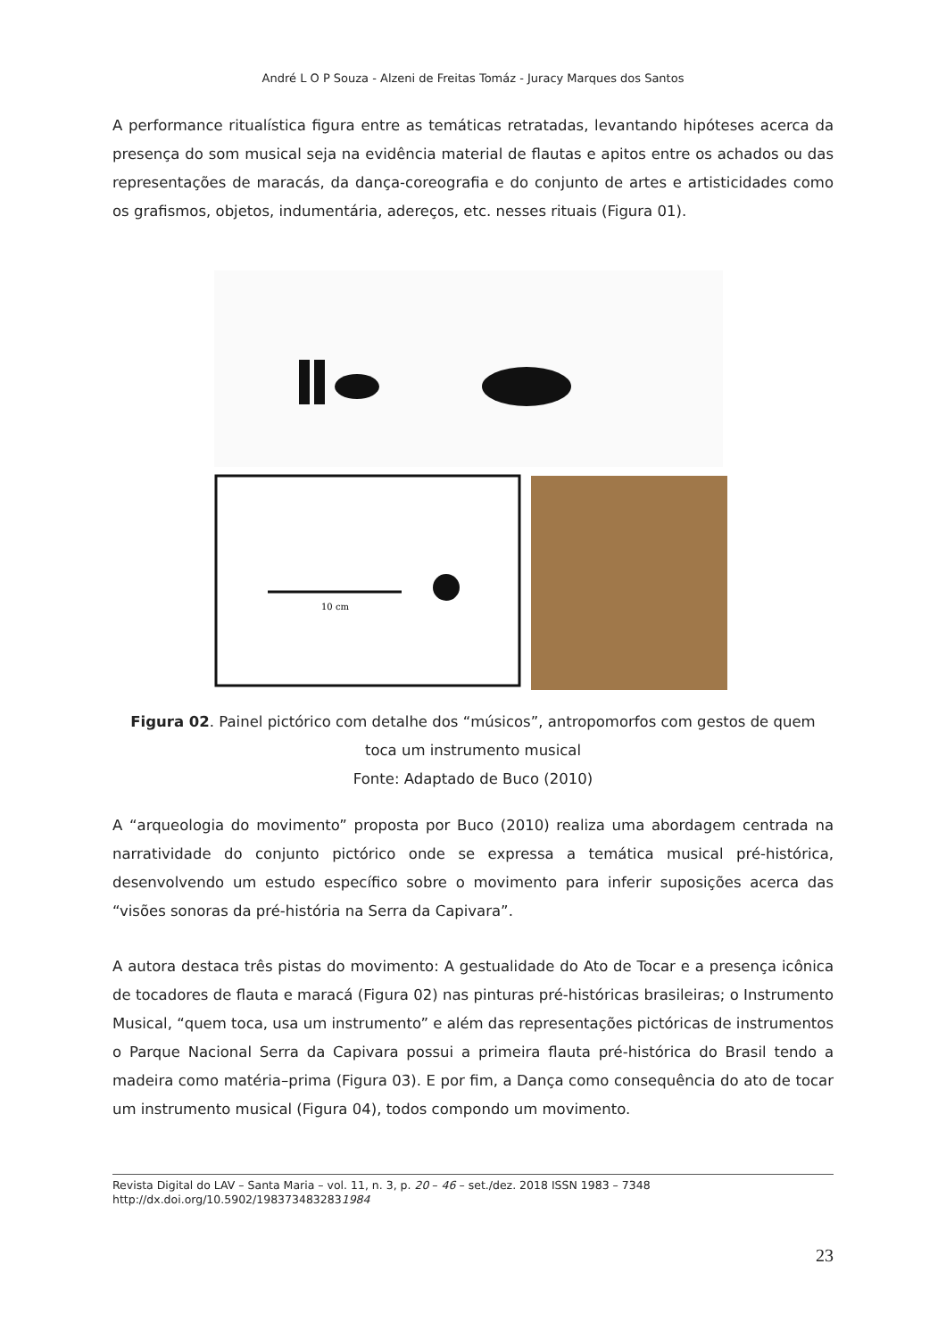André L O P Souza - Alzeni de Freitas Tomáz - Juracy Marques dos Santos
A performance ritualística figura entre as temáticas retratadas, levantando hipóteses acerca da presença do som musical seja na evidência material de flautas e apitos entre os achados ou das representações de maracás, da dança-coreografia e do conjunto de artes e artisticidades como os grafismos, objetos, indumentária, adereços, etc. nesses rituais (Figura 01).
10 cm
Figura 02. Painel pictórico com detalhe dos “músicos”, antropomorfos com gestos de quem toca um instrumento musical
Fonte: Adaptado de Buco (2010)
A “arqueologia do movimento” proposta por Buco (2010) realiza uma abordagem centrada na narratividade do conjunto pictórico onde se expressa a temática musical pré-histórica, desenvolvendo um estudo específico sobre o movimento para inferir suposições acerca das “visões sonoras da pré-história na Serra da Capivara”.
A autora destaca três pistas do movimento: A gestualidade do Ato de Tocar e a presença icônica de tocadores de flauta e maracá (Figura 02) nas pinturas pré-históricas brasileiras; o Instrumento Musical, “quem toca, usa um instrumento” e além das representações pictóricas de instrumentos o Parque Nacional Serra da Capivara possui a primeira flauta pré-histórica do Brasil tendo a madeira como matéria–prima (Figura 03). E por fim, a Dança como consequência do ato de tocar um instrumento musical (Figura 04), todos compondo um movimento.
Revista Digital do LAV – Santa Maria – vol. 11, n. 3, p. 20 – 46 – set./dez. 2018 ISSN 1983 – 7348
http://dx.doi.org/10.5902/1983734832831984
23